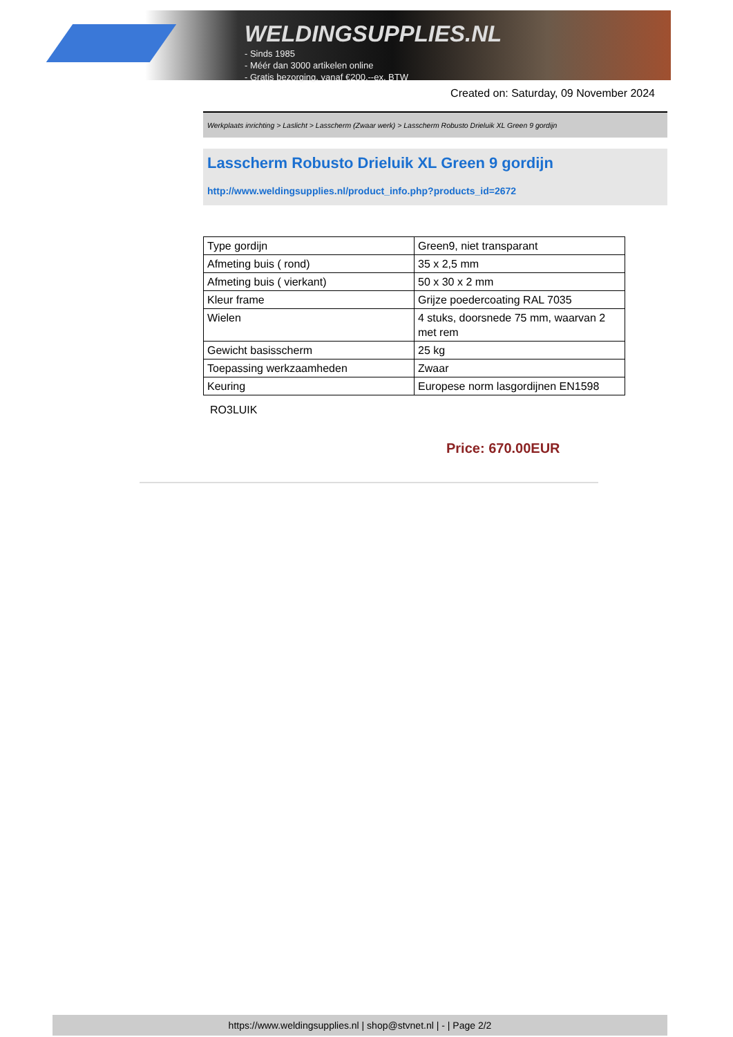WELDINGSUPPLIES.NL
- Sinds 1985
- Méér dan 3000 artikelen online
- Gratis bezorging, vanaf €200,--ex. BTW
Created on: Saturday, 09 November 2024
Werkplaats inrichting > Laslicht > Lasscherm (Zwaar werk) > Lasscherm Robusto Drieluik XL Green 9 gordijn
Lasscherm Robusto Drieluik XL Green 9 gordijn
http://www.weldingsupplies.nl/product_info.php?products_id=2672
| Type gordijn | Green9, niet transparant |
| Afmeting buis ( rond) | 35 x 2,5 mm |
| Afmeting buis ( vierkant) | 50 x 30 x 2 mm |
| Kleur frame | Grijze poedercoating RAL 7035 |
| Wielen | 4 stuks, doorsnede 75 mm, waarvan 2 met rem |
| Gewicht basisscherm | 25 kg |
| Toepassing werkzaamheden | Zwaar |
| Keuring | Europese norm lasgordijnen EN1598 |
RO3LUIK
Price: 670.00EUR
https://www.weldingsupplies.nl | shop@stvnet.nl | - | Page 2/2